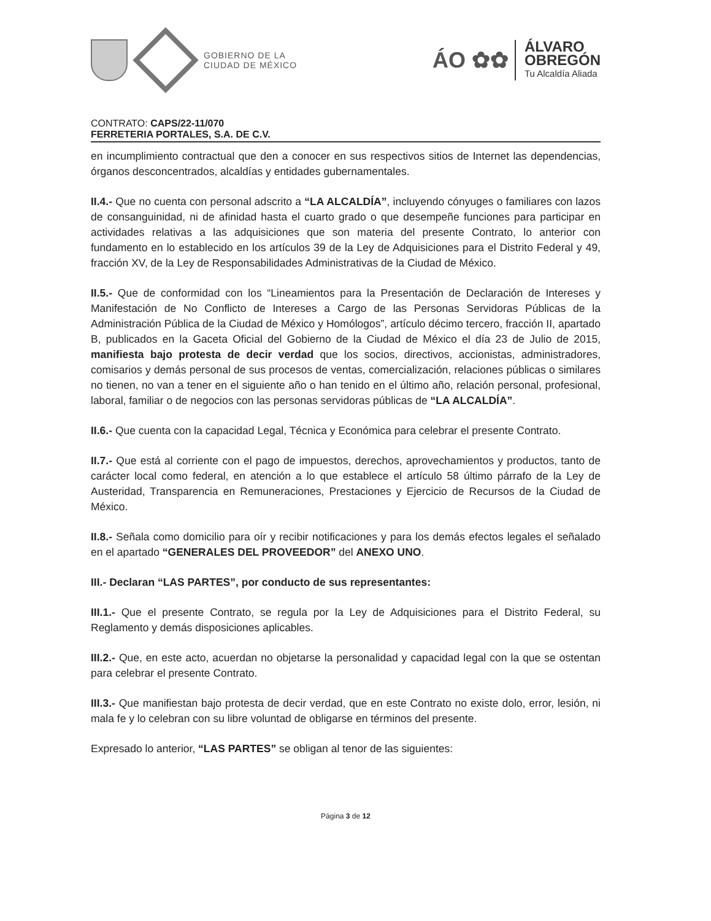GOBIERNO DE LA
CIUDAD DE MÉXICO
ÁO ✿✿
ÁLVARO
OBREGÓN
Tu Alcaldía Aliada
CONTRATO: CAPS/22-11/070
FERRETERIA PORTALES, S.A. DE C.V.
en incumplimiento contractual que den a conocer en sus respectivos sitios de Internet las dependencias, órganos desconcentrados, alcaldías y entidades gubernamentales.
II.4.- Que no cuenta con personal adscrito a “LA ALCALDÍA”, incluyendo cónyuges o familiares con lazos de consanguinidad, ni de afinidad hasta el cuarto grado o que desempeñe funciones para participar en actividades relativas a las adquisiciones que son materia del presente Contrato, lo anterior con fundamento en lo establecido en los artículos 39 de la Ley de Adquisiciones para el Distrito Federal y 49, fracción XV, de la Ley de Responsabilidades Administrativas de la Ciudad de México.
II.5.- Que de conformidad con los “Lineamientos para la Presentación de Declaración de Intereses y Manifestación de No Conflicto de Intereses a Cargo de las Personas Servidoras Públicas de la Administración Pública de la Ciudad de México y Homólogos”, artículo décimo tercero, fracción II, apartado B, publicados en la Gaceta Oficial del Gobierno de la Ciudad de México el día 23 de Julio de 2015, manifiesta bajo protesta de decir verdad que los socios, directivos, accionistas, administradores, comisarios y demás personal de sus procesos de ventas, comercialización, relaciones públicas o similares no tienen, no van a tener en el siguiente año o han tenido en el último año, relación personal, profesional, laboral, familiar o de negocios con las personas servidoras públicas de “LA ALCALDÍA”.
II.6.- Que cuenta con la capacidad Legal, Técnica y Económica para celebrar el presente Contrato.
II.7.- Que está al corriente con el pago de impuestos, derechos, aprovechamientos y productos, tanto de carácter local como federal, en atención a lo que establece el artículo 58 último párrafo de la Ley de Austeridad, Transparencia en Remuneraciones, Prestaciones y Ejercicio de Recursos de la Ciudad de México.
II.8.- Señala como domicilio para oír y recibir notificaciones y para los demás efectos legales el señalado en el apartado “GENERALES DEL PROVEEDOR” del ANEXO UNO.
III.- Declaran “LAS PARTES”, por conducto de sus representantes:
III.1.- Que el presente Contrato, se regula por la Ley de Adquisiciones para el Distrito Federal, su Reglamento y demás disposiciones aplicables.
III.2.- Que, en este acto, acuerdan no objetarse la personalidad y capacidad legal con la que se ostentan para celebrar el presente Contrato.
III.3.- Que manifiestan bajo protesta de decir verdad, que en este Contrato no existe dolo, error, lesión, ni mala fe y lo celebran con su libre voluntad de obligarse en términos del presente.
Expresado lo anterior, “LAS PARTES” se obligan al tenor de las siguientes:
Página 3 de 12